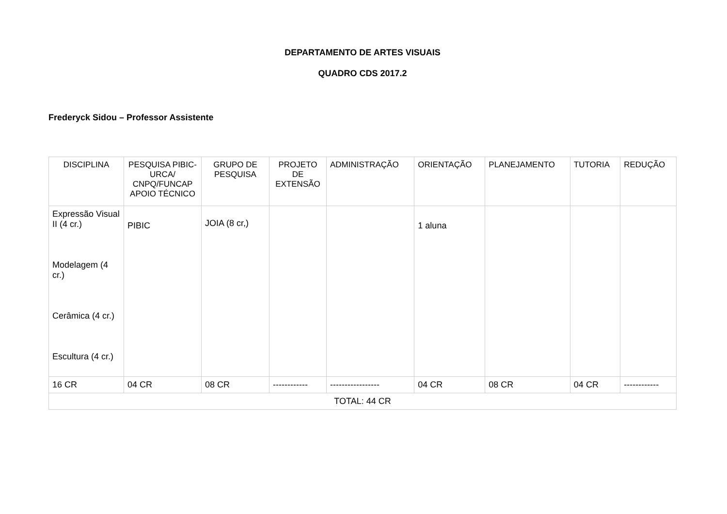DEPARTAMENTO DE ARTES VISUAIS
QUADRO CDS 2017.2
Frederyck Sidou – Professor Assistente
| DISCIPLINA | PESQUISA PIBIC-URCA/ CNPQ/FUNCAP APOIO TÉCNICO | GRUPO DE PESQUISA | PROJETO DE EXTENSÃO | ADMINISTRAÇÃO | ORIENTAÇÃO | PLANEJAMENTO | TUTORIA | REDUÇÃO |
| --- | --- | --- | --- | --- | --- | --- | --- | --- |
| Expressão Visual II (4 cr.) Modelagem (4 cr.) Cerâmica (4 cr.) Escultura (4 cr.) | PIBIC | JOIA (8 cr,) | | | 1 aluna | | | |
| 16 CR | 04 CR | 08 CR | ------------ | ----------------- | 04 CR | 08 CR | 04 CR | ------------ |
| TOTAL: 44 CR | | | | | | | | |